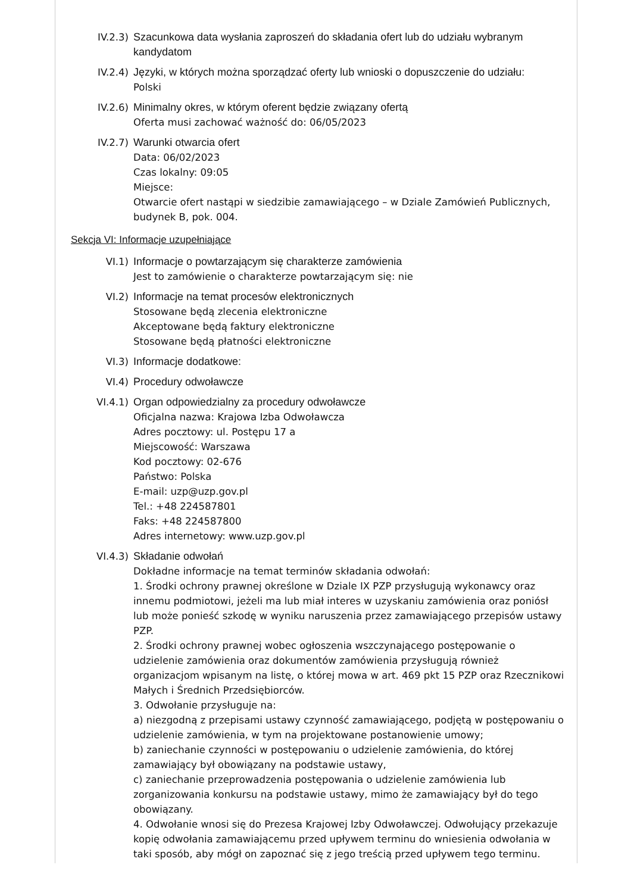IV.2.3) Szacunkowa data wysłania zaproszeń do składania ofert lub do udziału wybranym kandydatom
IV.2.4) Języki, w których można sporządzać oferty lub wnioski o dopuszczenie do udziału:
Polski
IV.2.6) Minimalny okres, w którym oferent będzie związany ofertą
Oferta musi zachować ważność do: 06/05/2023
IV.2.7) Warunki otwarcia ofert
Data: 06/02/2023
Czas lokalny: 09:05
Miejsce:
Otwarcie ofert nastąpi w siedzibie zamawiającego – w Dziale Zamówień Publicznych, budynek B, pok. 004.
Sekcja VI: Informacje uzupełniające
VI.1) Informacje o powtarzającym się charakterze zamówienia
Jest to zamówienie o charakterze powtarzającym się: nie
VI.2) Informacje na temat procesów elektronicznych
Stosowane będą zlecenia elektroniczne
Akceptowane będą faktury elektroniczne
Stosowane będą płatności elektroniczne
VI.3) Informacje dodatkowe:
VI.4) Procedury odwoławcze
VI.4.1) Organ odpowiedzialny za procedury odwoławcze
Oficjalna nazwa: Krajowa Izba Odwoławcza
Adres pocztowy: ul. Postępu 17 a
Miejscowość: Warszawa
Kod pocztowy: 02-676
Państwo: Polska
E-mail: uzp@uzp.gov.pl
Tel.: +48 224587801
Faks: +48 224587800
Adres internetowy: www.uzp.gov.pl
VI.4.3) Składanie odwołań
Dokładne informacje na temat terminów składania odwołań:
1. Środki ochrony prawnej określone w Dziale IX PZP przysługują wykonawcy oraz innemu podmiotowi, jeżeli ma lub miał interes w uzyskaniu zamówienia oraz poniósł lub może ponieść szkodę w wyniku naruszenia przez zamawiającego przepisów ustawy PZP.
2. Środki ochrony prawnej wobec ogłoszenia wszczynającego postępowanie o udzielenie zamówienia oraz dokumentów zamówienia przysługują również organizacjom wpisanym na listę, o której mowa w art. 469 pkt 15 PZP oraz Rzecznikowi Małych i Średnich Przedsiębiorców.
3. Odwołanie przysługuje na:
a) niezgodną z przepisami ustawy czynność zamawiającego, podjętą w postępowaniu o udzielenie zamówienia, w tym na projektowane postanowienie umowy;
b) zaniechanie czynności w postępowaniu o udzielenie zamówienia, do której zamawiający był obowiązany na podstawie ustawy,
c) zaniechanie przeprowadzenia postępowania o udzielenie zamówienia lub zorganizowania konkursu na podstawie ustawy, mimo że zamawiający był do tego obowiązany.
4. Odwołanie wnosi się do Prezesa Krajowej Izby Odwoławczej. Odwołujący przekazuje kopię odwołania zamawiającemu przed upływem terminu do wniesienia odwołania w taki sposób, aby mógł on zapoznać się z jego treścią przed upływem tego terminu.